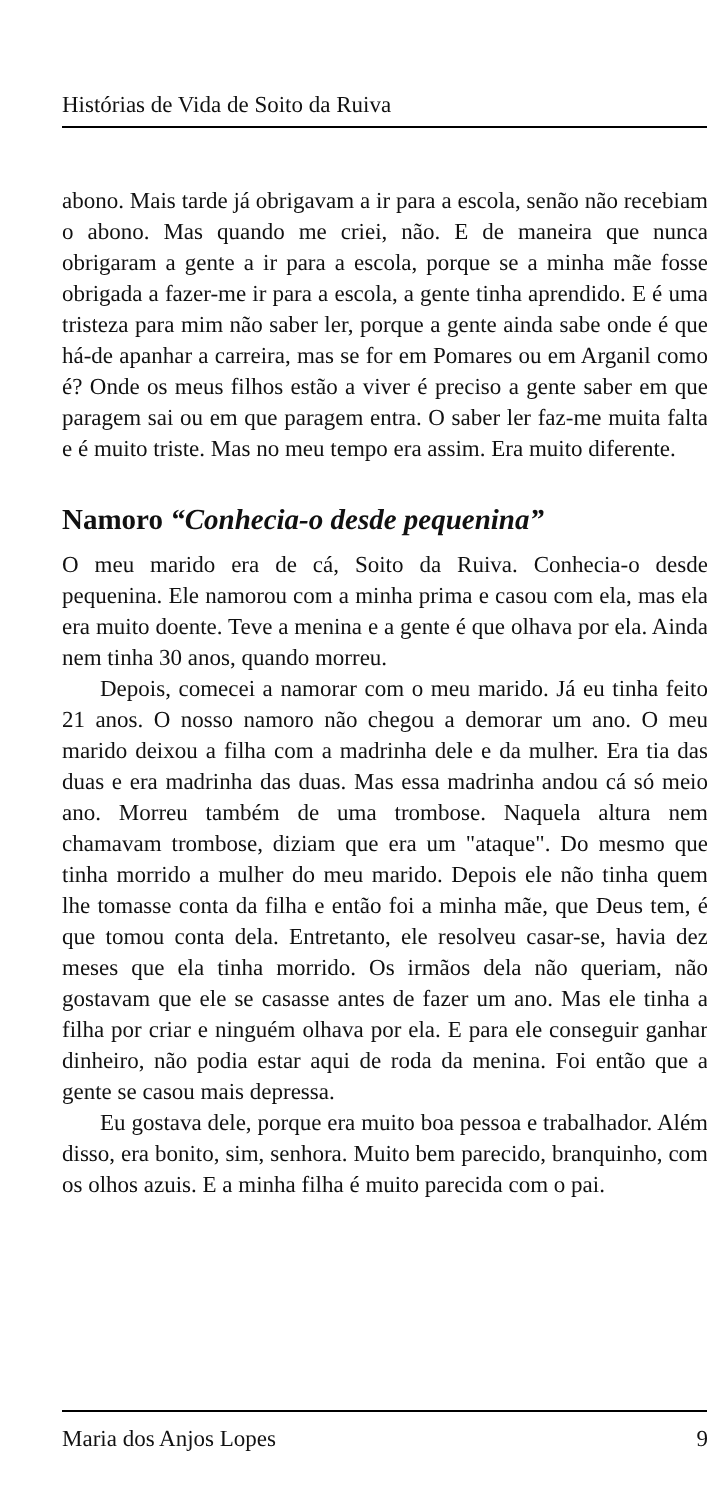Histórias de Vida de Soito da Ruiva
abono. Mais tarde já obrigavam a ir para a escola, senão não recebiam o abono. Mas quando me criei, não. E de maneira que nunca obrigaram a gente a ir para a escola, porque se a minha mãe fosse obrigada a fazer-me ir para a escola, a gente tinha aprendido. E é uma tristeza para mim não saber ler, porque a gente ainda sabe onde é que há-de apanhar a carreira, mas se for em Pomares ou em Arganil como é? Onde os meus filhos estão a viver é preciso a gente saber em que paragem sai ou em que paragem entra. O saber ler faz-me muita falta e é muito triste. Mas no meu tempo era assim. Era muito diferente.
Namoro “Conhecia-o desde pequenina”
O meu marido era de cá, Soito da Ruiva. Conhecia-o desde pequenina. Ele namorou com a minha prima e casou com ela, mas ela era muito doente. Teve a menina e a gente é que olhava por ela. Ainda nem tinha 30 anos, quando morreu.
Depois, comecei a namorar com o meu marido. Já eu tinha feito 21 anos. O nosso namoro não chegou a demorar um ano. O meu marido deixou a filha com a madrinha dele e da mulher. Era tia das duas e era madrinha das duas. Mas essa madrinha andou cá só meio ano. Morreu também de uma trombose. Naquela altura nem chamavam trombose, diziam que era um "ataque". Do mesmo que tinha morrido a mulher do meu marido. Depois ele não tinha quem lhe tomasse conta da filha e então foi a minha mãe, que Deus tem, é que tomou conta dela. Entretanto, ele resolveu casar-se, havia dez meses que ela tinha morrido. Os irmãos dela não queriam, não gostavam que ele se casasse antes de fazer um ano. Mas ele tinha a filha por criar e ninguém olhava por ela. E para ele conseguir ganhar dinheiro, não podia estar aqui de roda da menina. Foi então que a gente se casou mais depressa.
Eu gostava dele, porque era muito boa pessoa e trabalhador. Além disso, era bonito, sim, senhora. Muito bem parecido, branquinho, com os olhos azuis. E a minha filha é muito parecida com o pai.
Maria dos Anjos Lopes 9